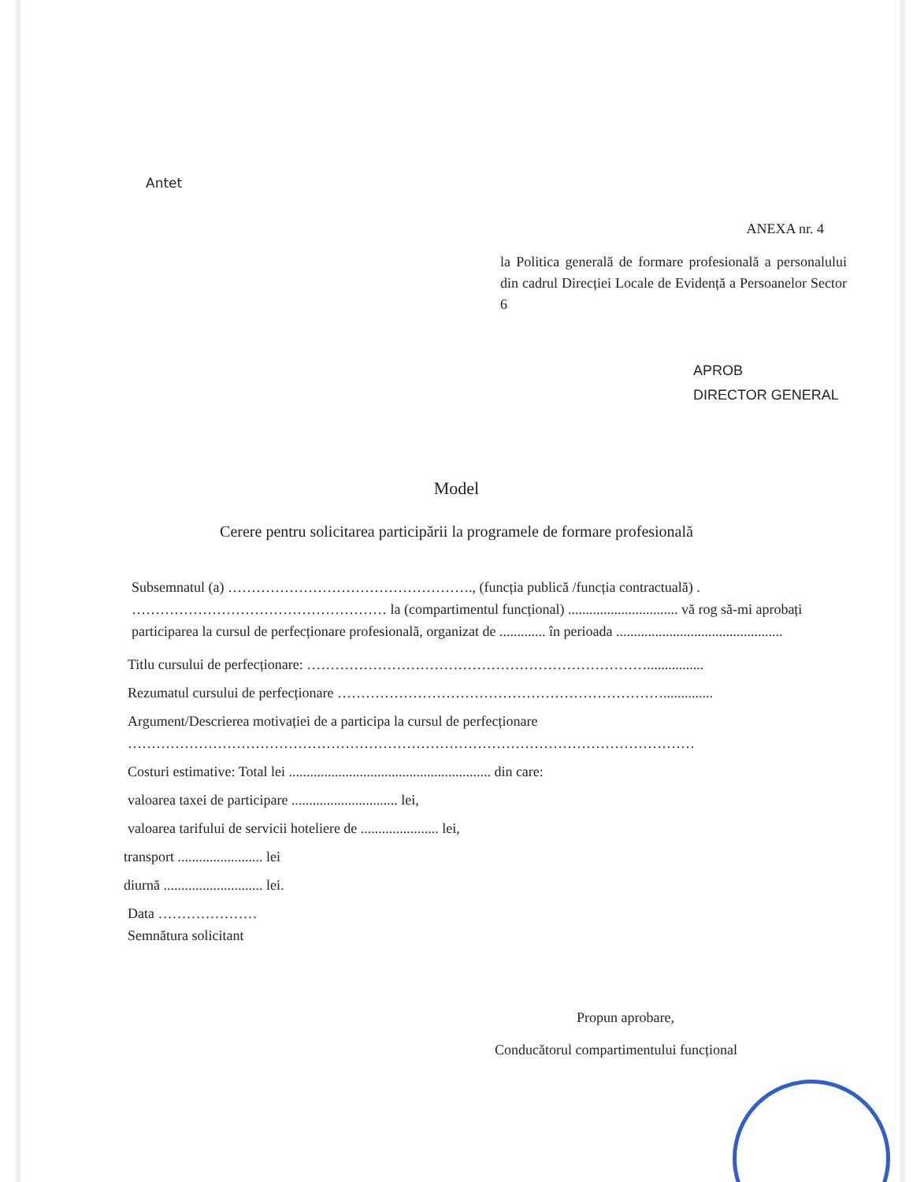Antet
ANEXA nr. 4
la Politica generală de formare profesională a personalului din cadrul Direcției Locale de Evidență a Persoanelor Sector 6
APROB
DIRECTOR GENERAL
Model
Cerere pentru solicitarea participării la programele de formare profesională
Subsemnatul (a) ……………………………………………., (funcția publică /funcția contractuală) . ……………………………………………… la (compartimentul funcțional) ............................... vă rog să-mi aprobați participarea la cursul de perfecționare profesională, organizat de ............. în perioada ...............................................
Titlu cursului de perfecționare: ………………………………………………………………................
Rezumatul cursului de perfecționare ……………………………………………………………..............
Argument/Descrierea motivației de a participa la cursul de perfecționare
…………………………………………………………………………………………………………
Costuri estimative: Total lei ......................................................... din care:
valoarea taxei de participare .............................. lei,
valoarea tarifului de servicii hoteliere de ...................... lei,
transport ........................ lei
diurnă ............................ lei.
Data …………………
Semnătura solicitant
Propun aprobare,
Conducătorul compartimentului funcțional